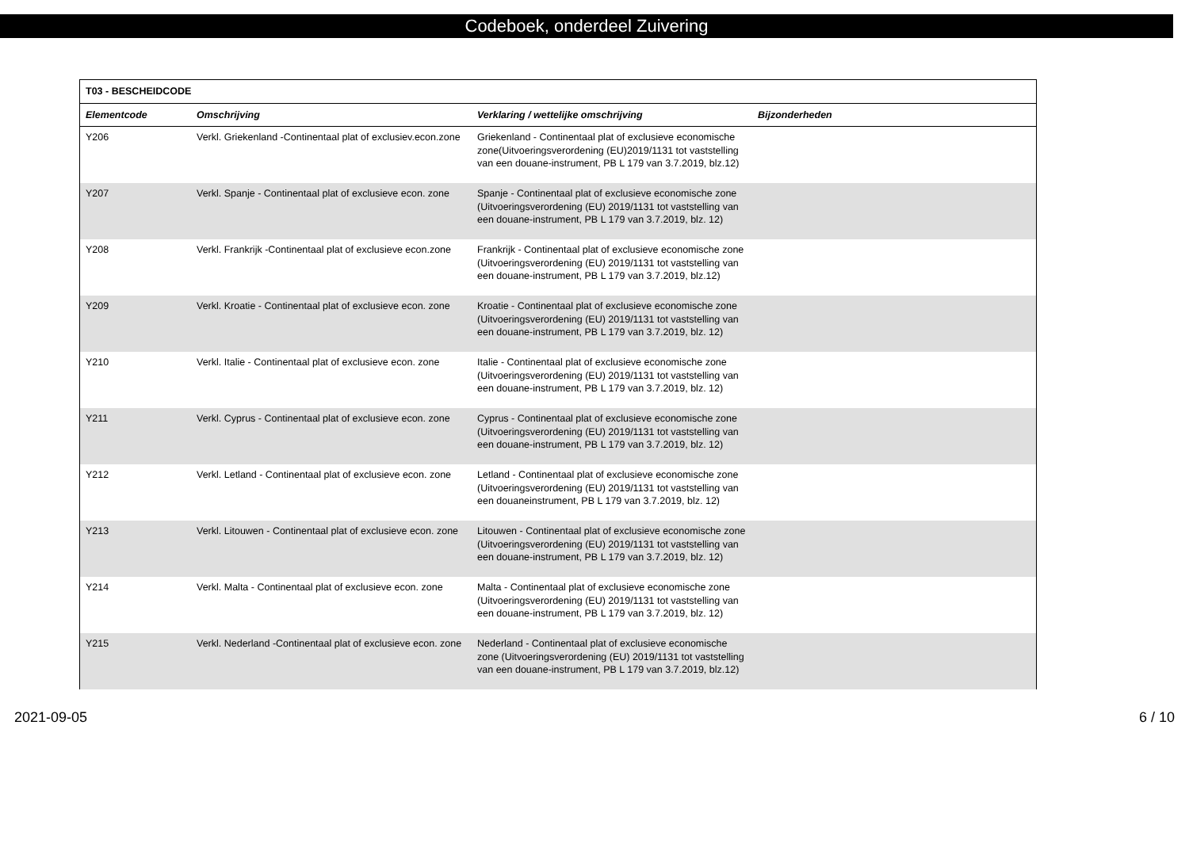Codeboek, onderdeel Zuivering
| T03 - BESCHEIDCODE | | | |
| --- | --- | --- | --- |
| Elementcode | Omschrijving | Verklaring / wettelijke omschrijving | Bijzonderheden |
| Y206 | Verkl. Griekenland -Continentaal plat of exclusiev.econ.zone | Griekenland - Continentaal plat of exclusieve economische zone(Uitvoeringsverordening (EU)2019/1131 tot vaststelling van een douane-instrument, PB L 179 van 3.7.2019, blz.12) | |
| Y207 | Verkl. Spanje - Continentaal plat of exclusieve econ. zone | Spanje - Continentaal plat of exclusieve economische zone (Uitvoeringsverordening (EU) 2019/1131 tot vaststelling van een douane-instrument, PB L 179 van 3.7.2019, blz. 12) | |
| Y208 | Verkl. Frankrijk -Continentaal plat of exclusieve econ.zone | Frankrijk - Continentaal plat of exclusieve economische zone (Uitvoeringsverordening (EU) 2019/1131 tot vaststelling van een douane-instrument, PB L 179 van 3.7.2019, blz.12) | |
| Y209 | Verkl. Kroatie - Continentaal plat of exclusieve econ. zone | Kroatie - Continentaal plat of exclusieve economische zone (Uitvoeringsverordening (EU) 2019/1131 tot vaststelling van een douane-instrument, PB L 179 van 3.7.2019, blz. 12) | |
| Y210 | Verkl. Italie - Continentaal plat of exclusieve econ. zone | Italie - Continentaal plat of exclusieve economische zone (Uitvoeringsverordening (EU) 2019/1131 tot vaststelling van een douane-instrument, PB L 179 van 3.7.2019, blz. 12) | |
| Y211 | Verkl. Cyprus - Continentaal plat of exclusieve econ. zone | Cyprus - Continentaal plat of exclusieve economische zone (Uitvoeringsverordening (EU) 2019/1131 tot vaststelling van een douane-instrument, PB L 179 van 3.7.2019, blz. 12) | |
| Y212 | Verkl. Letland - Continentaal plat of exclusieve econ. zone | Letland - Continentaal plat of exclusieve economische zone (Uitvoeringsverordening (EU) 2019/1131 tot vaststelling van een douaneinstrument, PB L 179 van 3.7.2019, blz. 12) | |
| Y213 | Verkl. Litouwen - Continentaal plat of exclusieve econ. zone | Litouwen - Continentaal plat of exclusieve economische zone (Uitvoeringsverordening (EU) 2019/1131 tot vaststelling van een douane-instrument, PB L 179 van 3.7.2019, blz. 12) | |
| Y214 | Verkl. Malta - Continentaal plat of exclusieve econ. zone | Malta - Continentaal plat of exclusieve economische zone (Uitvoeringsverordening (EU) 2019/1131 tot vaststelling van een douane-instrument, PB L 179 van 3.7.2019, blz. 12) | |
| Y215 | Verkl. Nederland -Continentaal plat of exclusieve econ. zone | Nederland - Continentaal plat of exclusieve economische zone (Uitvoeringsverordening (EU) 2019/1131 tot vaststelling van een douane-instrument, PB L 179 van 3.7.2019, blz.12) | |
2021-09-05 6 / 10